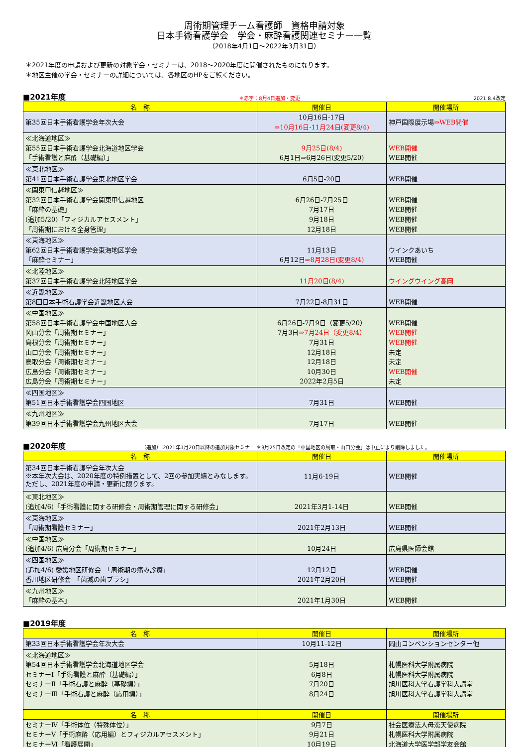周術期管理チーム看護師　資格申請対象
日本手術看護学会　学会・麻酔看護関連セミナー一覧
（2018年4月1日～2022年3月31日）
＊2021年度の申請および更新の対象学会・セミナーは、2018～2020年度に開催されたものになります。
＊地区主催の学会・セミナーの詳細については、各地区のHPをご覧ください。
■2021年度 ＊赤字：8月4日追加・変更 2021.8.4改定
| 名 称 | 開催日 | 開催場所 |
| --- | --- | --- |
| 第35回日本手術看護学会年次大会 | 10月16日-17日 ⇒10月16日-11月24日(変更8/4) | 神戸国際展示場 ⇒WEB開催 |
| ≪北海道地区≫ 第55回日本手術看護学会北海道地区学会 「手術看護と麻酔（基礎編）」 | 9月25日(8/4) 6月1日⇒6月26日(変更5/20) | WEB開催 WEB開催 |
| ≪東北地区≫ 第41回日本手術看護学会東北地区学会 | 6月5日-20日 | WEB開催 |
| ≪関東甲信越地区≫ 第32回日本手術看護学会関東甲信越地区 「麻酔の基礎」 (追加5/20)「フィジカルアセスメント」 「周術期における全身管理」 | 6月26日-7月25日 7月17日 9月18日 12月18日 | WEB開催 WEB開催 WEB開催 WEB開催 |
| ≪東海地区≫ 第62回日本手術看護学会東海地区学会 「麻酔セミナー」 | 11月13日 6月12日 ⇒8月28日(変更8/4) | ウインクあいち WEB開催 |
| ≪北陸地区≫ 第37回日本手術看護学会北陸地区学会 | 11月20日(8/4) | ウイングウイング高岡 |
| ≪近畿地区≫ 第8回日本手術看護学会近畿地区大会 | 7月22日-8月31日 | WEB開催 |
| ≪中国地区≫ 第58回日本手術看護学会中国地区大会 岡山分会「周術期セミナー」 島根分会「周術期セミナー」 山口分会「周術期セミナー」 鳥取分会「周術期セミナー」 広島分会「周術期セミナー」 広島分会「周術期セミナー」 | 6月26日-7月9日（変更5/20） 7月3日 ⇒7月24日（変更8/4） 7月31日 12月18日 12月18日 10月30日 2022年2月5日 | WEB開催 WEB開催 WEB開催 未定 未定 WEB開催 未定 |
| ≪四国地区≫ 第51回日本手術看護学会四国地区 | 7月31日 | WEB開催 |
| ≪九州地区≫ 第39回日本手術看護学会九州地区大会 | 7月17日 | WEB開催 |
■2020年度 （追加）:2021年1月20日以降の追加対象セミナー ＊3月25日改定の「中国地区の鳥取・山口分会」は中止により削除しました。
| 名 称 | 開催日 | 開催場所 |
| --- | --- | --- |
| 第34回日本手術看護学会年次大会 ※本年次大会は、2020年度の特例措置として、2回の参加実績とみなします。ただし、2021年度の申請・更新に限ります。 | 11月6-19日 | WEB開催 |
| ≪東北地区≫ (追加4/6)「手術看護に関する研修会・周術期管理に関する研修会」 | 2021年3月1-14日 | WEB開催 |
| ≪東海地区≫ 「周術期看護セミナー」 | 2021年2月13日 | WEB開催 |
| ≪中国地区≫ (追加4/6) 広島分会「周術期セミナー」 | 10月24日 | 広島県医師会館 |
| ≪四国地区≫ (追加4/6) 愛媛地区研修会 「周術期の痛み診療」 香川地区研修会 「菌滅の歯ブラシ」 | 12月12日 2021年2月20日 | WEB開催 WEB開催 |
| ≪九州地区≫ 「麻酔の基本」 | 2021年1月30日 | WEB開催 |
■2019年度
| 名 称 | 開催日 | 開催場所 |
| --- | --- | --- |
| 第33回日本手術看護学会年次大会 | 10月11-12日 | 岡山コンベンションセンター他 |
| ≪北海道地区≫ 第54回日本手術看護学会北海道地区学会 セミナーⅠ「手術看護と麻酔（基礎編）」 セミナーⅡ「手術看護と麻酔（基礎編）」 セミナーⅢ「手術看護と麻酔（応用編）」 | 5月18日 6月8日 7月20日 8月24日 | 札幌医科大学附属病院 札幌医科大学附属病院 旭川医科大学看護学科大講堂 旭川医科大学看護学科大講堂 |
| 名 称 | 開催日 | 開催場所 |
| セミナーⅣ「手術体位（特殊体位）」 セミナーⅤ「手術麻酔（応用編）とフィジカルアセスメント」 セミナーⅥ「看護展開」 | 9月7日 9月21日 10月19日 | 社会医療法人母恋天使病院 札幌医科大学附属病院 北海道大学医学部学友会館 |